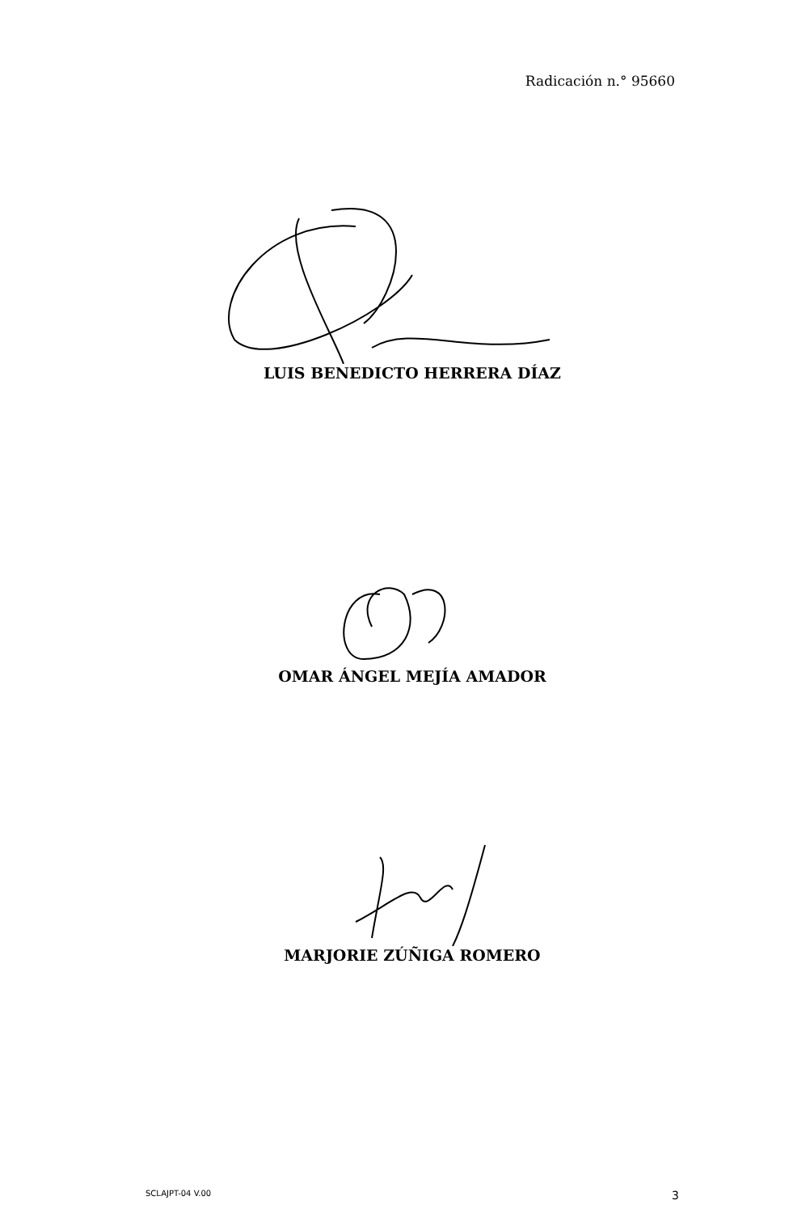Radicación n.° 95660
LUIS BENEDICTO HERRERA DÍAZ
OMAR ÁNGEL MEJÍA AMADOR
MARJORIE ZÚÑIGA ROMERO
SCLAJPT-04 V.00 3